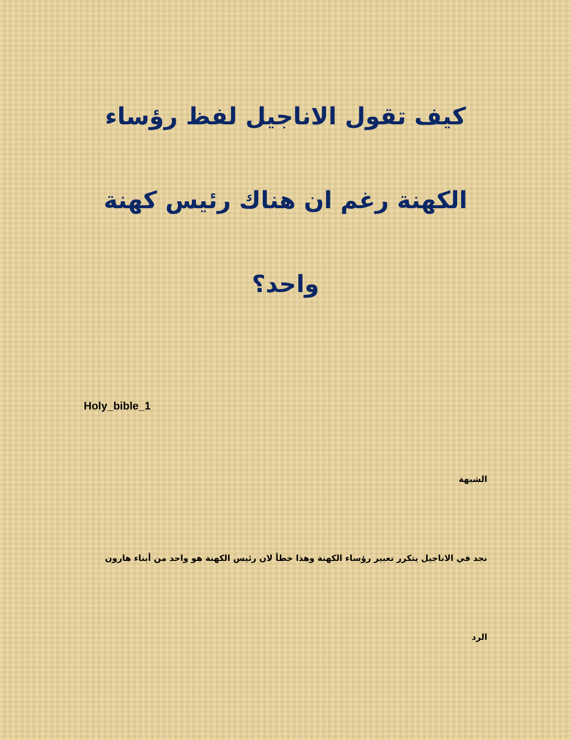كيف تقول الاناجيل لفظ رؤساء الكهنة رغم ان هناك رئيس كهنة واحد؟
Holy_bible_1
الشبهة
نجد في الاناجيل يتكرر تعبير رؤساء الكهنة وهذا خطأ لان رئيس الكهنة هو واحد من أبناء هارون
الرد